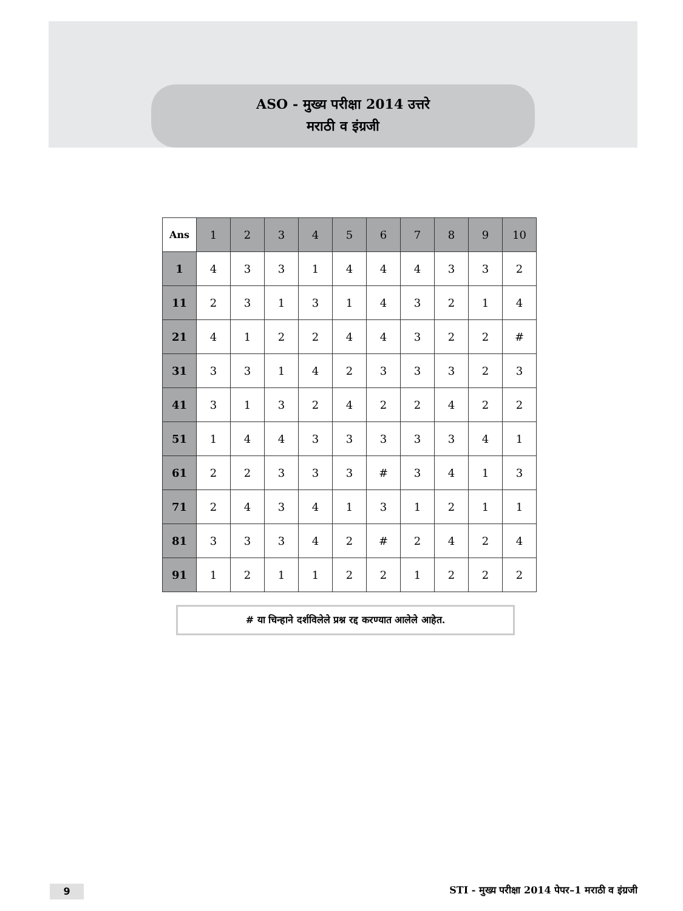ASO - मुख्य परीक्षा 2014 उत्तरे
मराठी व इंग्रजी
| Ans | 1 | 2 | 3 | 4 | 5 | 6 | 7 | 8 | 9 | 10 |
| --- | --- | --- | --- | --- | --- | --- | --- | --- | --- | --- |
| 1 | 4 | 3 | 3 | 1 | 4 | 4 | 4 | 3 | 3 | 2 |
| 11 | 2 | 3 | 1 | 3 | 1 | 4 | 3 | 2 | 1 | 4 |
| 21 | 4 | 1 | 2 | 2 | 4 | 4 | 3 | 2 | 2 | # |
| 31 | 3 | 3 | 1 | 4 | 2 | 3 | 3 | 3 | 2 | 3 |
| 41 | 3 | 1 | 3 | 2 | 4 | 2 | 2 | 4 | 2 | 2 |
| 51 | 1 | 4 | 4 | 3 | 3 | 3 | 3 | 3 | 4 | 1 |
| 61 | 2 | 2 | 3 | 3 | 3 | # | 3 | 4 | 1 | 3 |
| 71 | 2 | 4 | 3 | 4 | 1 | 3 | 1 | 2 | 1 | 1 |
| 81 | 3 | 3 | 3 | 4 | 2 | # | 2 | 4 | 2 | 4 |
| 91 | 1 | 2 | 1 | 1 | 2 | 2 | 1 | 2 | 2 | 2 |
# या चिन्हाने दर्शविलेले प्रश्न रद्द करण्यात आलेले आहेत.
9
STI - मुख्य परीक्षा 2014 पेपर–1 मराठी व इंग्रजी